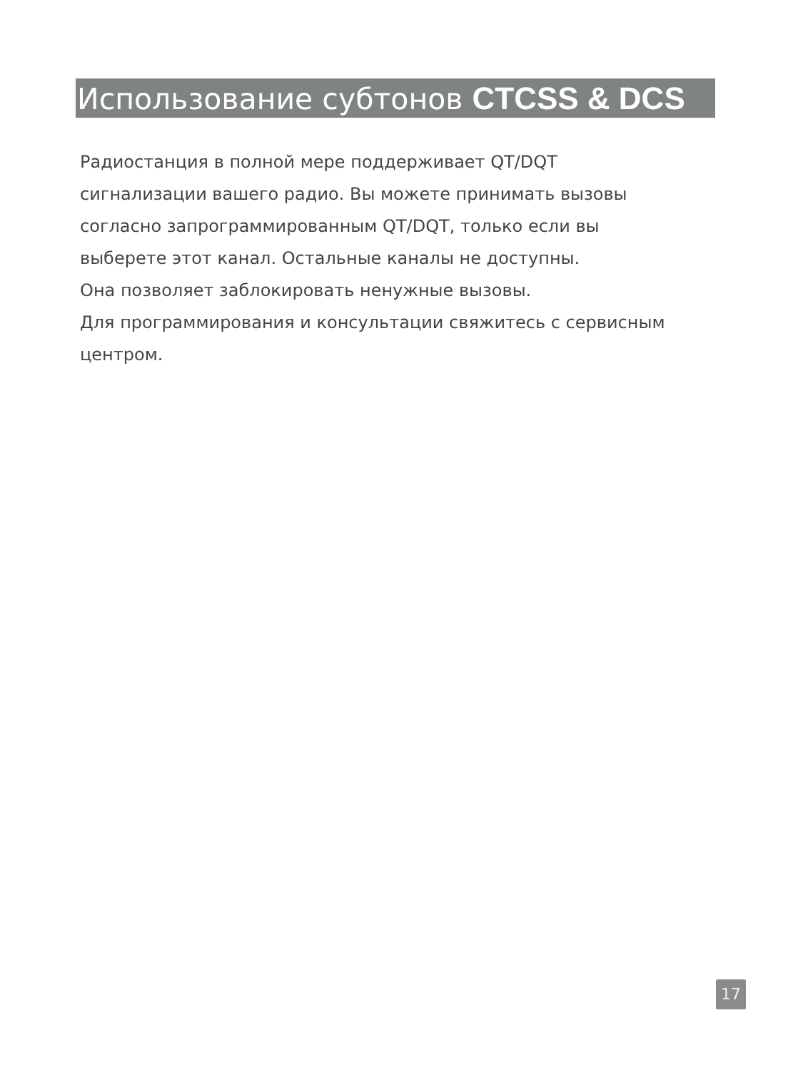Использование субтонов CTCSS & DCS
Радиостанция в полной мере поддерживает QT/DQT сигнализации вашего радио. Вы можете принимать вызовы согласно запрограммированным QT/DQT, только если вы выберете этот канал. Остальные каналы не доступны.
Она позволяет заблокировать ненужные вызовы.
Для программирования и консультации свяжитесь с сервисным центром.
17